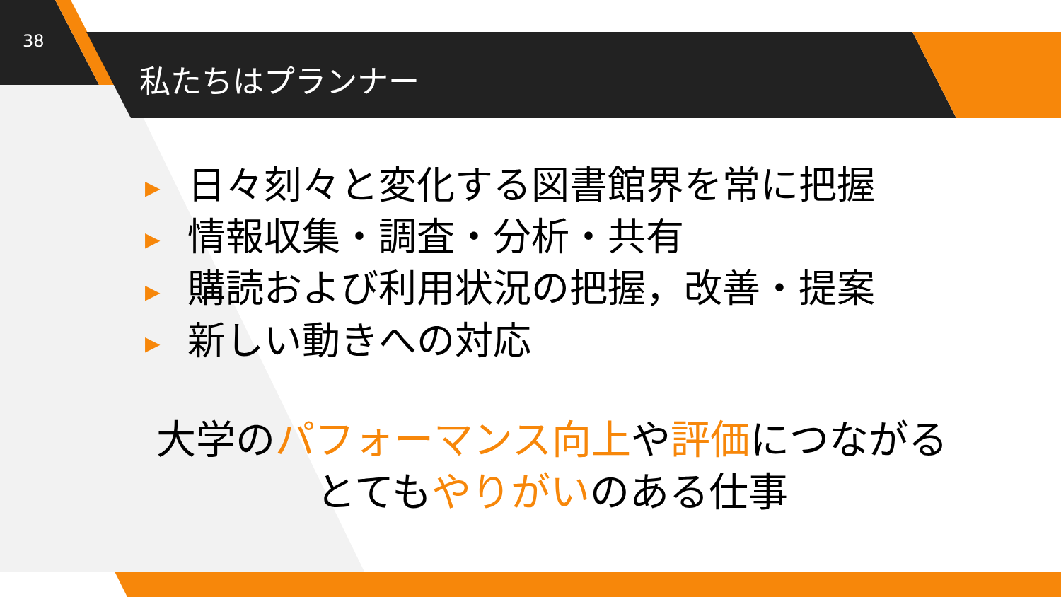38
私たちはプランナー
▶ 日々刻々と変化する図書館界を常に把握
▶ 情報収集・調査・分析・共有
▶ 購読および利用状況の把握，改善・提案
▶ 新しい動きへの対応
大学のパフォーマンス向上や評価につながる
とてもやりがいのある仕事